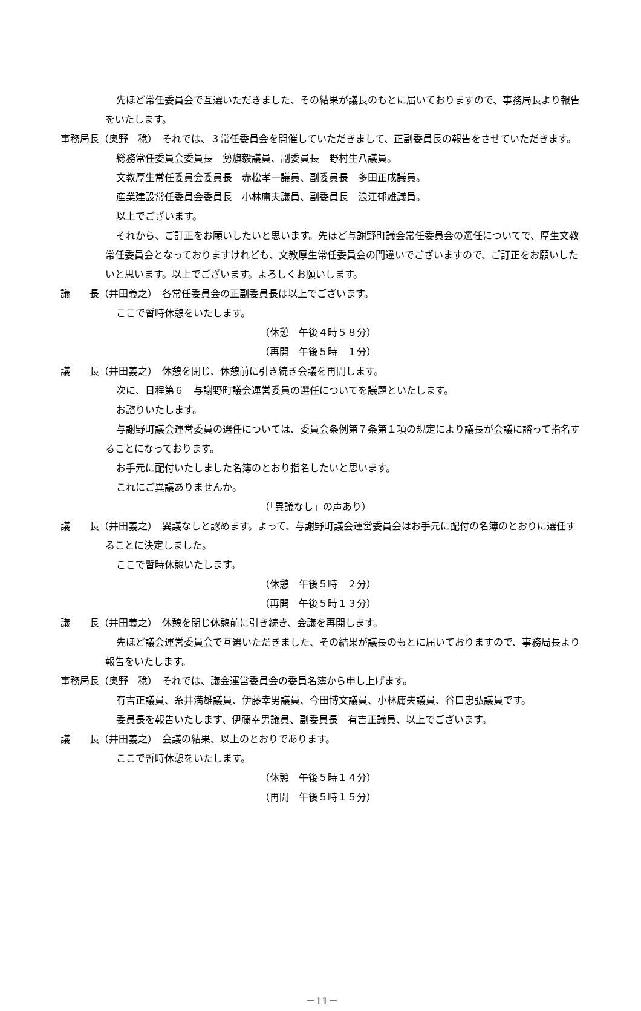先ほど常任委員会で互選いただきました、その結果が議長のもとに届いておりますので、事務局長より報告をいたします。
事務局長（奥野　稔）　それでは、３常任委員会を開催していただきまして、正副委員長の報告をさせていただきます。
総務常任委員会委員長　勢旗毅議員、副委員長　野村生八議員。
文教厚生常任委員会委員長　赤松孝一議員、副委員長　多田正成議員。
産業建設常任委員会委員長　小林庸夫議員、副委員長　浪江郁雄議員。
以上でございます。
それから、ご訂正をお願いしたいと思います。先ほど与謝野町議会常任委員会の選任についてで、厚生文教常任委員会となっておりますけれども、文教厚生常任委員会の間違いでございますので、ご訂正をお願いしたいと思います。以上でございます。よろしくお願いします。
議　　長（井田義之）　各常任委員会の正副委員長は以上でございます。
ここで暫時休憩をいたします。
（休憩　午後４時５８分）
（再開　午後５時　１分）
議　　長（井田義之）　休憩を閉じ、休憩前に引き続き会議を再開します。
次に、日程第６　与謝野町議会運営委員の選任についてを議題といたします。
お諮りいたします。
与謝野町議会運営委員の選任については、委員会条例第７条第１項の規定により議長が会議に諮って指名することになっております。
お手元に配付いたしました名簿のとおり指名したいと思います。
これにご異議ありませんか。
（「異議なし」の声あり）
議　　長（井田義之）　異議なしと認めます。よって、与謝野町議会運営委員会はお手元に配付の名簿のとおりに選任することに決定しました。
ここで暫時休憩いたします。
（休憩　午後５時　２分）
（再開　午後５時１３分）
議　　長（井田義之）　休憩を閉じ休憩前に引き続き、会議を再開します。
先ほど議会運営委員会で互選いただきました、その結果が議長のもとに届いておりますので、事務局長より報告をいたします。
事務局長（奥野　稔）　それでは、議会運営委員会の委員名簿から申し上げます。
有吉正議員、糸井満雄議員、伊藤幸男議員、今田博文議員、小林庸夫議員、谷口忠弘議員です。
委員長を報告いたします、伊藤幸男議員、副委員長　有吉正議員、以上でございます。
議　　長（井田義之）　会議の結果、以上のとおりであります。
ここで暫時休憩をいたします。
（休憩　午後５時１４分）
（再開　午後５時１５分）
－11－